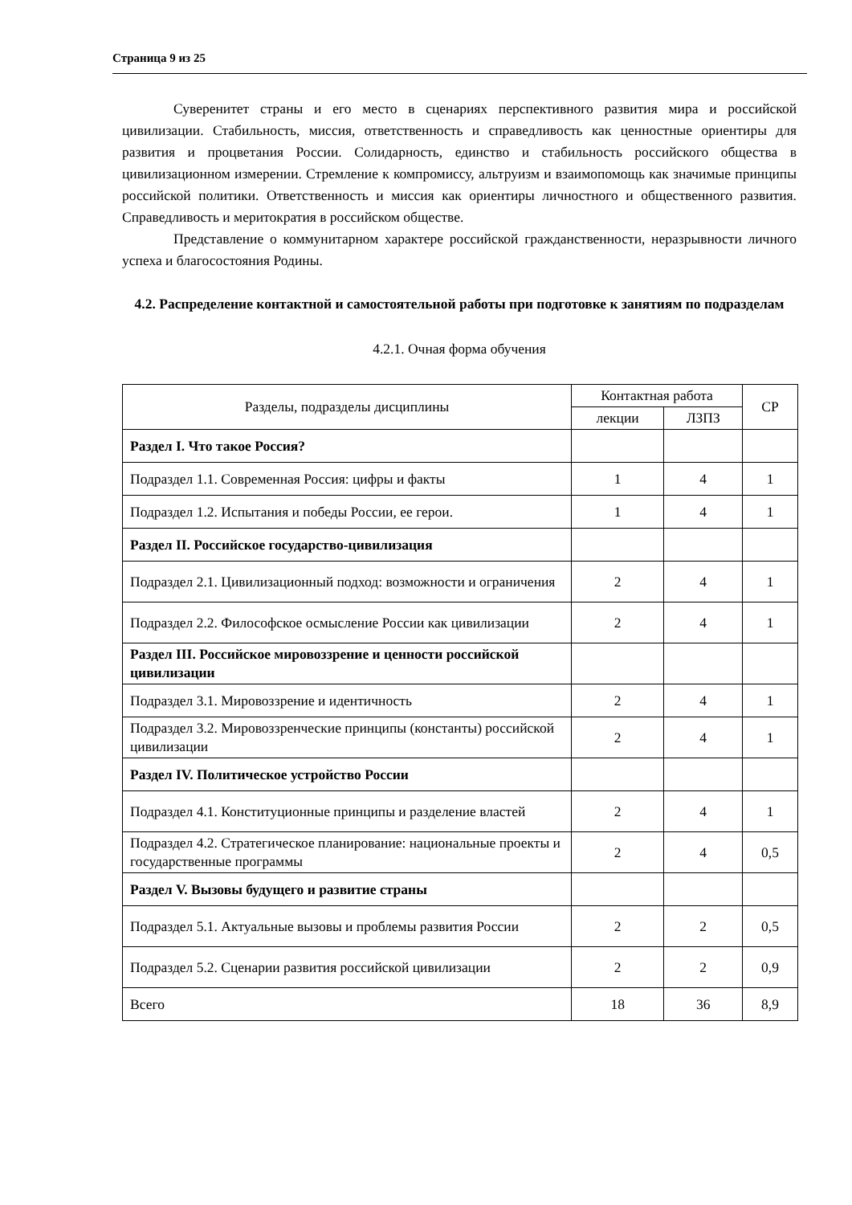Страница 9 из 25
Суверенитет страны и его место в сценариях перспективного развития мира и российской цивилизации. Стабильность, миссия, ответственность и справедливость как ценностные ориентиры для развития и процветания России. Солидарность, единство и стабильность российского общества в цивилизационном измерении. Стремление к компромиссу, альтруизм и взаимопомощь как значимые принципы российской политики. Ответственность и миссия как ориентиры личностного и общественного развития. Справедливость и меритократия в российском обществе.
Представление о коммунитарном характере российской гражданственности, неразрывности личного успеха и благосостояния Родины.
4.2. Распределение контактной и самостоятельной работы при подготовке к занятиям по подразделам
4.2.1. Очная форма обучения
| Разделы, подразделы дисциплины | Контактная работа | | СР |
| --- | --- | --- | --- |
| | лекции | ЛЗПЗ | |
| Раздел I. Что такое Россия? | | | |
| Подраздел 1.1. Современная Россия: цифры и факты | 1 | 4 | 1 |
| Подраздел 1.2. Испытания и победы России, ее герои. | 1 | 4 | 1 |
| Раздел II. Российское государство-цивилизация | | | |
| Подраздел 2.1. Цивилизационный подход: возможности и ограничения | 2 | 4 | 1 |
| Подраздел 2.2. Философское осмысление России как цивилизации | 2 | 4 | 1 |
| Раздел III. Российское мировоззрение и ценности российской цивилизации | | | |
| Подраздел 3.1. Мировоззрение и идентичность | 2 | 4 | 1 |
| Подраздел 3.2. Мировоззренческие принципы (константы) российской цивилизации | 2 | 4 | 1 |
| Раздел IV. Политическое устройство России | | | |
| Подраздел 4.1. Конституционные принципы и разделение властей | 2 | 4 | 1 |
| Подраздел 4.2. Стратегическое планирование: национальные проекты и государственные программы | 2 | 4 | 0,5 |
| Раздел V. Вызовы будущего и развитие страны | | | |
| Подраздел 5.1. Актуальные вызовы и проблемы развития России | 2 | 2 | 0,5 |
| Подраздел 5.2. Сценарии развития российской цивилизации | 2 | 2 | 0,9 |
| Всего | 18 | 36 | 8,9 |